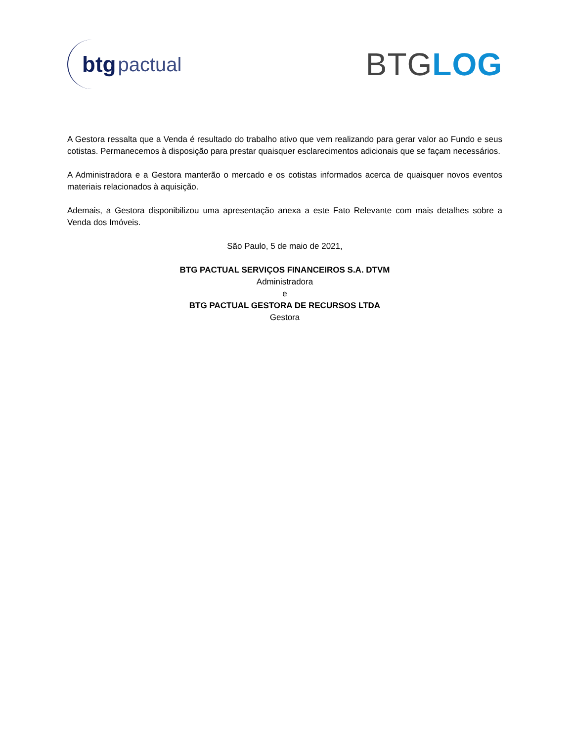btg pactual
BTGLOG
A Gestora ressalta que a Venda é resultado do trabalho ativo que vem realizando para gerar valor ao Fundo e seus cotistas. Permanecemos à disposição para prestar quaisquer esclarecimentos adicionais que se façam necessários.
A Administradora e a Gestora manterão o mercado e os cotistas informados acerca de quaisquer novos eventos materiais relacionados à aquisição.
Ademais, a Gestora disponibilizou uma apresentação anexa a este Fato Relevante com mais detalhes sobre a Venda dos Imóveis.
São Paulo, 5 de maio de 2021,
BTG PACTUAL SERVIÇOS FINANCEIROS S.A. DTVM
Administradora
e
BTG PACTUAL GESTORA DE RECURSOS LTDA
Gestora